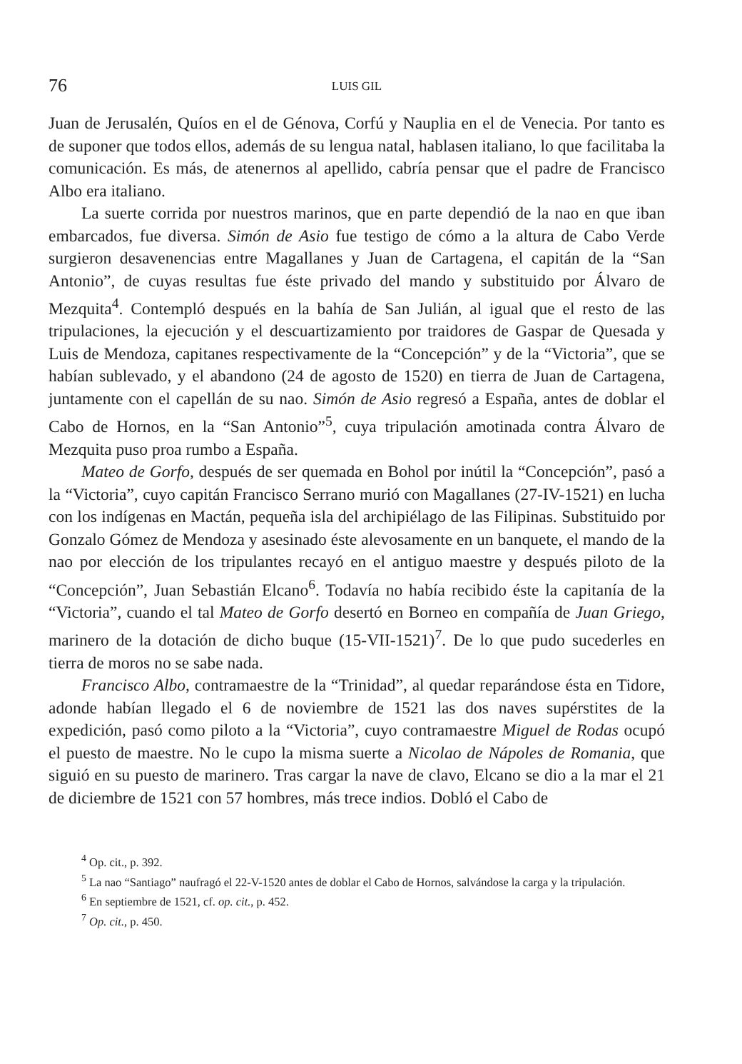76 LUIS GIL
Juan de Jerusalén, Quíos en el de Génova, Corfú y Nauplia en el de Venecia. Por tanto es de suponer que todos ellos, además de su lengua natal, hablasen italiano, lo que facilitaba la comunicación. Es más, de atenernos al apellido, cabría pensar que el padre de Francisco Albo era italiano.
La suerte corrida por nuestros marinos, que en parte dependió de la nao en que iban embarcados, fue diversa. Simón de Asio fue testigo de cómo a la altura de Cabo Verde surgieron desavenencias entre Magallanes y Juan de Cartagena, el capitán de la “San Antonio”, de cuyas resultas fue éste privado del mando y substituido por Álvaro de Mezquita<sup>4</sup>. Contempló después en la bahía de San Julián, al igual que el resto de las tripulaciones, la ejecución y el descuartizamiento por traidores de Gaspar de Quesada y Luis de Mendoza, capitanes respectivamente de la “Concepción” y de la “Victoria”, que se habían sublevado, y el abandono (24 de agosto de 1520) en tierra de Juan de Cartagena, juntamente con el capellán de su nao. Simón de Asio regresó a España, antes de doblar el Cabo de Hornos, en la “San Antonio”<sup>5</sup>, cuya tripulación amotinada contra Álvaro de Mezquita puso proa rumbo a España.
Mateo de Gorfo, después de ser quemada en Bohol por inútil la “Concepción”, pasó a la “Victoria”, cuyo capitán Francisco Serrano murió con Magallanes (27-IV-1521) en lucha con los indígenas en Mactán, pequeña isla del archipiélago de las Filipinas. Substituido por Gonzalo Gómez de Mendoza y asesinado éste alevosamente en un banquete, el mando de la nao por elección de los tripulantes recayó en el antiguo maestre y después piloto de la “Concepción”, Juan Sebastián Elcano<sup>6</sup>. Todavía no había recibido éste la capitanía de la “Victoria”, cuando el tal Mateo de Gorfo desertó en Borneo en compañía de Juan Griego, marinero de la dotación de dicho buque (15-VII-1521)<sup>7</sup>. De lo que pudo sucederles en tierra de moros no se sabe nada.
Francisco Albo, contramaestre de la “Trinidad”, al quedar reparándose ésta en Tidore, adonde habían llegado el 6 de noviembre de 1521 las dos naves supérstites de la expedición, pasó como piloto a la “Victoria”, cuyo contramaestre Miguel de Rodas ocupó el puesto de maestre. No le cupo la misma suerte a Nicolao de Nápoles de Romania, que siguió en su puesto de marinero. Tras cargar la nave de clavo, Elcano se dio a la mar el 21 de diciembre de 1521 con 57 hombres, más trece indios. Dobló el Cabo de
<sup>4</sup> Op. cit., p. 392.
<sup>5</sup> La nao “Santiago” naufragó el 22-V-1520 antes de doblar el Cabo de Hornos, salvándose la carga y la tripulación.
<sup>6</sup> En septiembre de 1521, cf. op. cit., p. 452.
<sup>7</sup> Op. cit., p. 450.